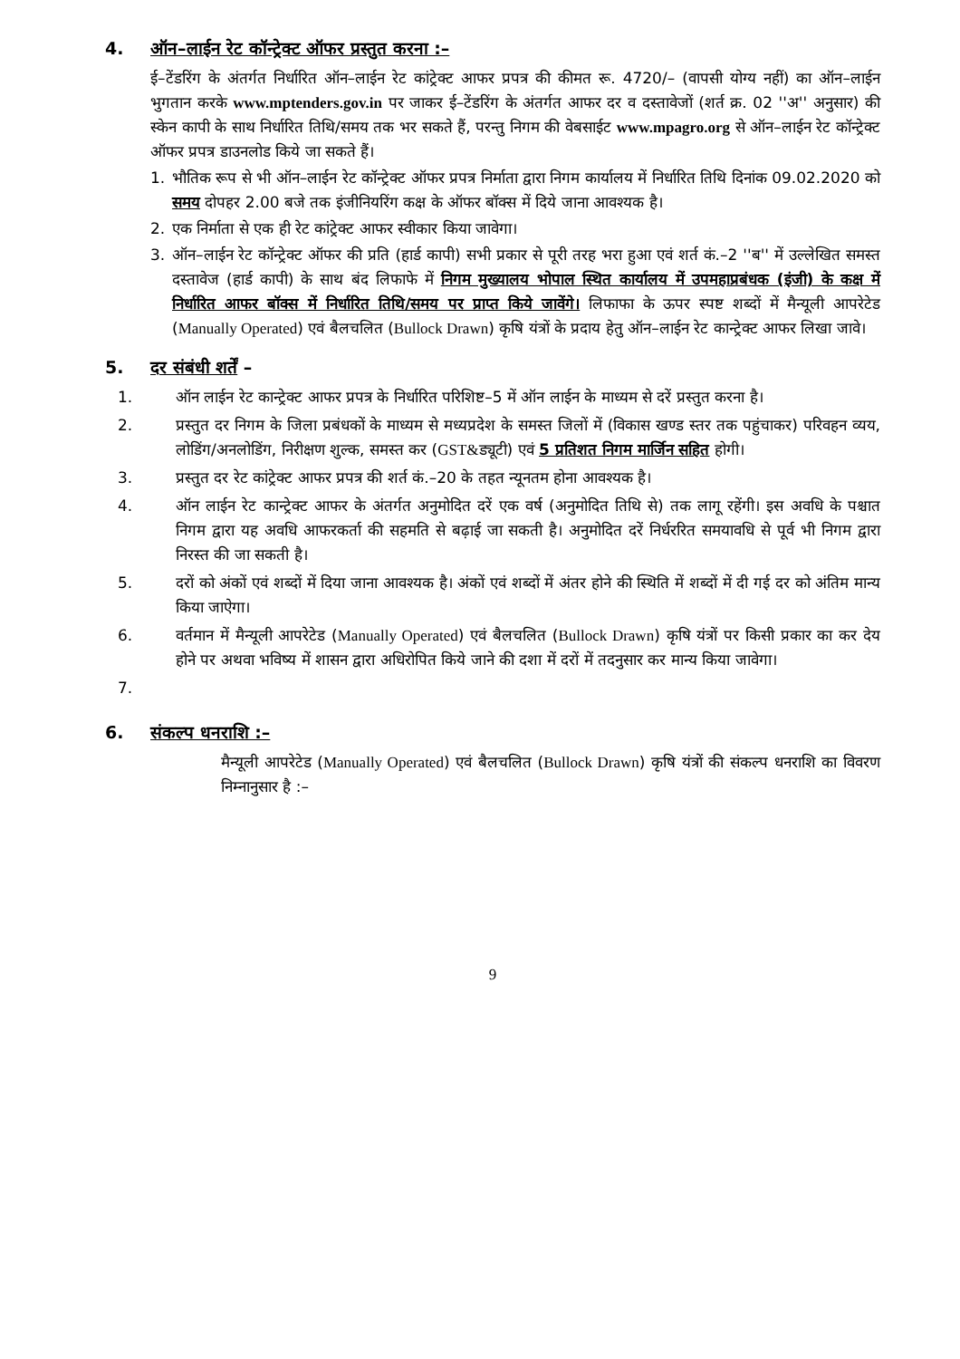4. ऑन–लाईन रेट कॉन्ट्रेक्ट ऑफर प्रस्तुत करना :–
ई–टेंडरिंग के अंतर्गत निर्धारित ऑन–लाईन रेट कांट्रेक्ट आफर प्रपत्र की कीमत रू. 4720/– (वापसी योग्य नहीं) का ऑन–लाईन भुगतान करके www.mptenders.gov.in पर जाकर ई–टेंडरिंग के अंतर्गत आफर दर व दस्तावेजों (शर्त क्र. 02 ''अ'' अनुसार) की स्केन कापी के साथ निर्धारित तिथि/समय तक भर सकते हैं, परन्तु निगम की वेबसाईट www.mpagro.org से ऑन–लाईन रेट कॉन्ट्रेक्ट ऑफर प्रपत्र डाउनलोड किये जा सकते हैं।
1. भौतिक रूप से भी ऑन–लाईन रेट कॉन्ट्रेक्ट ऑफर प्रपत्र निर्माता द्वारा निगम कार्यालय में निर्धारित तिथि दिनांक 09.02.2020 को समय दोपहर 2.00 बजे तक इंजीनियरिंग कक्ष के ऑफर बॉक्स में दिये जाना आवश्यक है।
2. एक निर्माता से एक ही रेट कांट्रेक्ट आफर स्वीकार किया जावेगा।
3. ऑन–लाईन रेट कॉन्ट्रेक्ट ऑफर की प्रति (हार्ड कापी) सभी प्रकार से पूरी तरह भरा हुआ एवं शर्त कं.–2 ''ब'' में उल्लेखित समस्त दस्तावेज (हार्ड कापी) के साथ बंद लिफाफे में निगम मुख्यालय भोपाल स्थित कार्यालय में उपमहाप्रबंधक (इंजी) के कक्ष में निर्धारित आफर बॉक्स में निर्धारित तिथि/समय पर प्राप्त किये जावेंगे। लिफाफा के ऊपर स्पष्ट शब्दों में मैन्यूली आपरेटेड (Manually Operated) एवं बैलचलित (Bullock Drawn) कृषि यंत्रों के प्रदाय हेतु ऑन–लाईन रेट कान्ट्रेक्ट आफर लिखा जावे।
5. दर संबंधी शर्तें –
1. ऑन लाईन रेट कान्ट्रेक्ट आफर प्रपत्र के निर्धारित परिशिष्ट–5 में ऑन लाईन के माध्यम से दरें प्रस्तुत करना है।
2. प्रस्तुत दर निगम के जिला प्रबंधकों के माध्यम से मध्यप्रदेश के समस्त जिलों में (विकास खण्ड स्तर तक पहुंचाकर) परिवहन व्यय, लोडिंग/अनलोडिंग, निरीक्षण शुल्क, समस्त कर (GST&ड्यूटी) एवं 5 प्रतिशत निगम मार्जिन सहित होगी।
3. प्रस्तुत दर रेट कांट्रेक्ट आफर प्रपत्र की शर्त कं.–20 के तहत न्यूनतम होना आवश्यक है।
4. ऑन लाईन रेट कान्ट्रेक्ट आफर के अंतर्गत अनुमोदित दरें एक वर्ष (अनुमोदित तिथि से) तक लागू रहेंगी। इस अवधि के पश्चात निगम द्वारा यह अवधि आफरकर्ता की सहमति से बढ़ाई जा सकती है। अनुमोदित दरें निर्धररित समयावधि से पूर्व भी निगम द्वारा निरस्त की जा सकती है।
5. दरों को अंकों एवं शब्दों में दिया जाना आवश्यक है। अंकों एवं शब्दों में अंतर होने की स्थिति में शब्दों में दी गई दर को अंतिम मान्य किया जाऐगा।
6. वर्तमान में मैन्यूली आपरेटेड (Manually Operated) एवं बैलचलित (Bullock Drawn) कृषि यंत्रों पर किसी प्रकार का कर देय होने पर अथवा भविष्य में शासन द्वारा अधिरोपित किये जाने की दशा में दरों में तदनुसार कर मान्य किया जावेगा।
7.
6. संकल्प धनराशि :–
मैन्यूली आपरेटेड (Manually Operated) एवं बैलचलित (Bullock Drawn) कृषि यंत्रों की संकल्प धनराशि का विवरण निम्नानुसार है :–
9